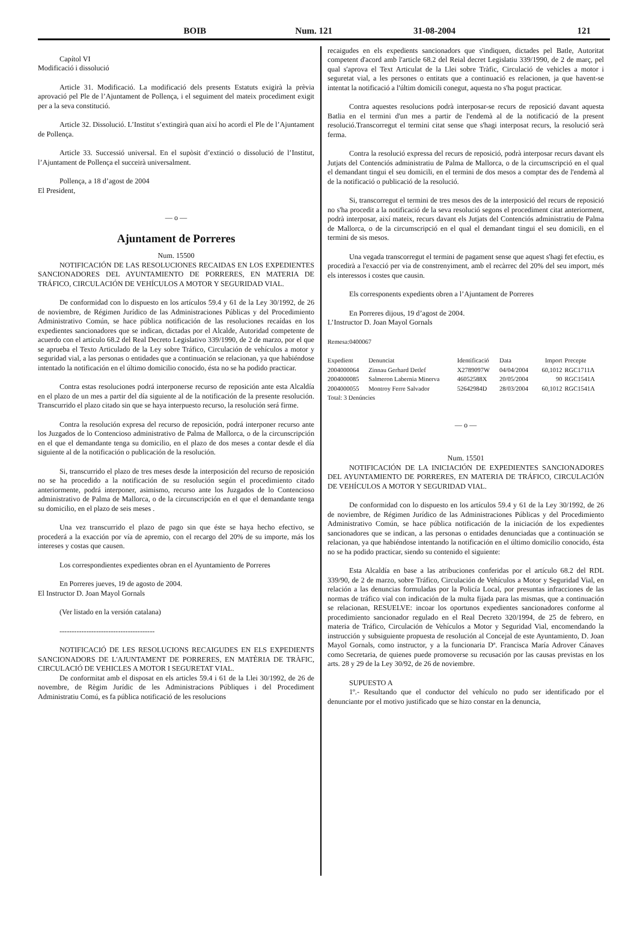BOIB Num. 121 31-08-2004 121
Capítol VI
Modificació i dissolució
Article 31. Modificació. La modificació dels presents Estatuts exigirà la prèvia aprovació pel Ple de l’Ajuntament de Pollença, i el seguiment del mateix procediment exigit per a la seva constitució.
Article 32. Dissolució. L’Institut s’extingirà quan així ho acordi el Ple de l’Ajuntament de Pollença.
Article 33. Successió universal. En el supòsit d’extinció o dissolució de l’Institut, l’Ajuntament de Pollença el succeirà universalment.
Pollença, a 18 d’agost de 2004
El President,
— o —
Ajuntament de Porreres
Num. 15500
NOTIFICACIÓN DE LAS RESOLUCIONES RECAIDAS EN LOS EXPEDIENTES SANCIONADORES DEL AYUNTAMIENTO DE PORRERES, EN MATERIA DE TRÁFICO, CIRCULACIÓN DE VEHÍCULOS A MOTOR Y SEGURIDAD VIAL.
De conformidad con lo dispuesto en los artículos 59.4 y 61 de la Ley 30/1992, de 26 de noviembre, de Régimen Jurídico de las Administraciones Públicas y del Procedimiento Administrativo Común, se hace pública notificación de las resoluciones recaídas en los expedientes sancionadores que se indican, dictadas por el Alcalde, Autoridad competente de acuerdo con el artículo 68.2 del Real Decreto Legislativo 339/1990, de 2 de marzo, por el que se aprueba el Texto Articulado de la Ley sobre Tráfico, Circulación de vehículos a motor y seguridad vial, a las personas o entidades que a continuación se relacionan, ya que habiéndose intentado la notificación en el último domicilio conocido, ésta no se ha podido practicar.
Contra estas resoluciones podrá interponerse recurso de reposición ante esta Alcaldía en el plazo de un mes a partir del día siguiente al de la notificación de la presente resolución. Transcurrido el plazo citado sin que se haya interpuesto recurso, la resolución será firme.
Contra la resolución expresa del recurso de reposición, podrá interponer recurso ante los Juzgados de lo Contencioso administrativo de Palma de Mallorca, o de la circunscripción en el que el demandante tenga su domicilio, en el plazo de dos meses a contar desde el día siguiente al de la notificación o publicación de la resolución.
Si, transcurrido el plazo de tres meses desde la interposición del recurso de reposición no se ha procedido a la notificación de su resolución según el procedimiento citado anteriormente, podrá interponer, asimismo, recurso ante los Juzgados de lo Contencioso administrativo de Palma de Mallorca, o de la circunscripción en el que el demandante tenga su domicilio, en el plazo de seis meses .
Una vez transcurrido el plazo de pago sin que éste se haya hecho efectivo, se procederá a la exacción por vía de apremio, con el recargo del 20% de su importe, más los intereses y costas que causen.
Los correspondientes expedientes obran en el Ayuntamiento de Porreres
En Porreres jueves, 19 de agosto de 2004.
El Instructor D. Joan Mayol Gornals
(Ver listado en la versión catalana)
---------------------------------------
NOTIFICACIÓ DE LES RESOLUCIONS RECAIGUDES EN ELS EXPEDIENTS SANCIONADORS DE L'AJUNTAMENT DE PORRERES, EN MATÈRIA DE TRÀFIC, CIRCULACIÓ DE VEHICLES A MOTOR I SEGURETAT VIAL.
De conformitat amb el disposat en els articles 59.4 i 61 de la Llei 30/1992, de 26 de novembre, de Règim Jurídic de les Administracions Públiques i del Procediment Administratiu Comú, es fa pública notificació de les resolucions
recaigudes en els expedients sancionadors que s'indiquen, dictades pel Batle, Autoritat competent d'acord amb l'article 68.2 del Reial decret Legislatiu 339/1990, de 2 de març, pel qual s'aprova el Text Articulat de la Llei sobre Tràfic, Circulació de vehicles a motor i seguretat vial, a les persones o entitats que a continuació es relacionen, ja que havent-se intentat la notificació a l'últim domicili conegut, aquesta no s'ha pogut practicar.
Contra aquestes resolucions podrà interposar-se recurs de reposició davant aquesta Batlia en el termini d'un mes a partir de l'endemà al de la notificació de la present resolució.Transcorregut el termini citat sense que s'hagi interposat recurs, la resolució serà ferma.
Contra la resolució expressa del recurs de reposició, podrà interposar recurs davant els Jutjats del Contenciós administratiu de Palma de Mallorca, o de la circumscripció en el qual el demandant tingui el seu domicili, en el termini de dos mesos a comptar des de l'endemà al de la notificació o publicació de la resolució.
Si, transcorregut el termini de tres mesos des de la interposició del recurs de reposició no s'ha procedit a la notificació de la seva resolució segons el procediment citat anteriorment, podrà interposar, així mateix, recurs davant els Jutjats del Contenciós administratiu de Palma de Mallorca, o de la circumscripció en el qual el demandant tingui el seu domicili, en el termini de sis mesos.
Una vegada transcorregut el termini de pagament sense que aquest s'hagi fet efectiu, es procedirà a l'exacció per via de constrenyiment, amb el recàrrec del 20% del seu import, més els interessos i costes que causin.
Els corresponents expedients obren a l’Ajuntament de Porreres
En Porreres dijous, 19 d’agost de 2004.
L’Instructor D. Joan Mayol Gornals
Remesa:0400067
| Expedient | Denunciat | Identificació | Data | Import | Precepte |
| --- | --- | --- | --- | --- | --- |
| 2004000064 | Zinnau Gerhard Detlef | X2789097W | 04/04/2004 | 60,1012 | RGC1711A |
| 2004000085 | Salmeron Labernia Minerva | 46052588X | 20/05/2004 | 90 | RGC1541A |
| 2004000055 | Montroy Ferre Salvador | 52642984D | 28/03/2004 | 60,1012 | RGC1541A |
| Total: 3 Denúncies | | | | | |
— o —
Num. 15501
NOTIFICACIÓN DE LA INICIACIÓN DE EXPEDIENTES SANCIONADORES DEL AYUNTAMIENTO DE PORRERES, EN MATERIA DE TRÁFICO, CIRCULACIÓN DE VEHÍCULOS A MOTOR Y SEGURIDAD VIAL.
De conformidad con lo dispuesto en los artículos 59.4 y 61 de la Ley 30/1992, de 26 de noviembre, de Régimen Jurídico de las Administraciones Públicas y del Procedimiento Administrativo Común, se hace pública notificación de la iniciación de los expedientes sancionadores que se indican, a las personas o entidades denunciadas que a continuación se relacionan, ya que habiéndose intentando la notificación en el último domicilio conocido, ésta no se ha podido practicar, siendo su contenido el siguiente:
Esta Alcaldía en base a las atribuciones conferidas por el artículo 68.2 del RDL 339/90, de 2 de marzo, sobre Tráfico, Circulación de Vehículos a Motor y Seguridad Vial, en relación a las denuncias formuladas por la Policía Local, por presuntas infracciones de las normas de tráfico vial con indicación de la multa fijada para las mismas, que a continuación se relacionan, RESUELVE: incoar los oportunos expedientes sancionadores conforme al procedimiento sancionador regulado en el Real Decreto 320/1994, de 25 de febrero, en materia de Tráfico, Circulación de Vehículos a Motor y Seguridad Vial, encomendando la instrucción y subsiguiente propuesta de resolución al Concejal de este Ayuntamiento, D. Joan Mayol Gornals, como instructor, y a la funcionaria Dª. Francisca María Adrover Cánaves como Secretaria, de quienes puede promoverse su recusación por las causas previstas en los arts. 28 y 29 de la Ley 30/92, de 26 de noviembre.
SUPUESTO A
1º.- Resultando que el conductor del vehículo no pudo ser identificado por el denunciante por el motivo justificado que se hizo constar en la denuncia,